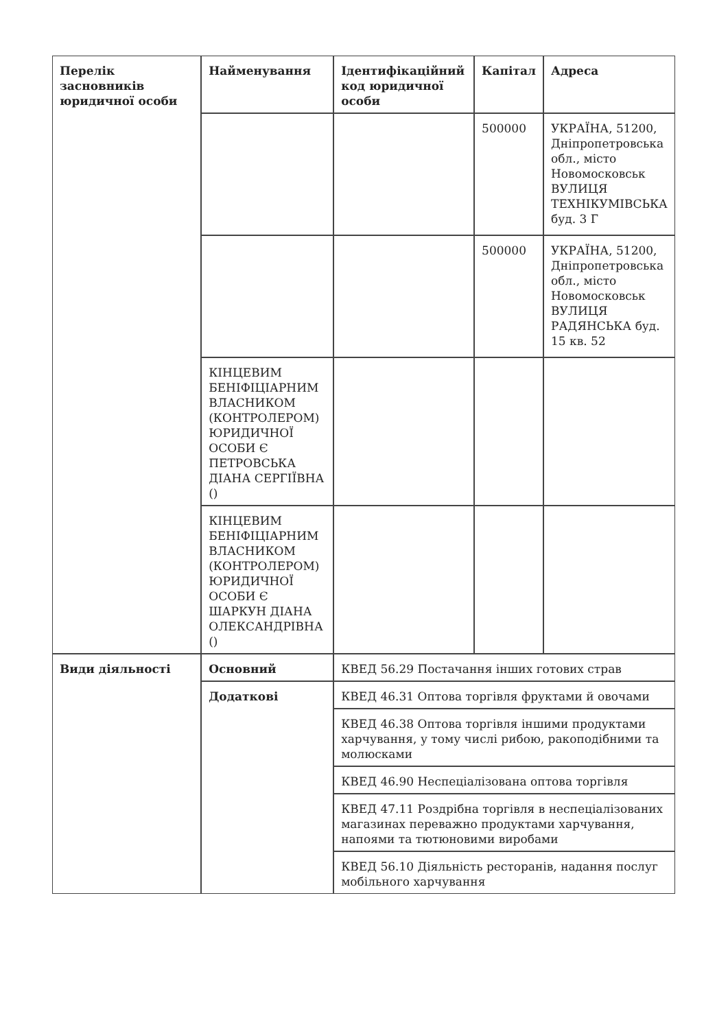| Перелік засновників юридичної особи | Найменування | Ідентифікаційний код юридичної особи | Капітал | Адреса |
| --- | --- | --- | --- | --- |
| | | | 500000 | УКРАЇНА, 51200, Дніпропетровська обл., місто Новомосковськ ВУЛИЦЯ ТЕХНІКУМІВСЬКА буд. 3 Г |
| | | | 500000 | УКРАЇНА, 51200, Дніпропетровська обл., місто Новомосковськ ВУЛИЦЯ РАДЯНСЬКА буд. 15 кв. 52 |
| | КІНЦЕВИМ БЕНІФІЦІАРНИМ ВЛАСНИКОМ (КОНТРОЛЕРОМ) ЮРИДИЧНОЇ ОСОБИ Є ПЕТРОВСЬКА ДІАНА СЕРГІЇВНА () | | | |
| | КІНЦЕВИМ БЕНІФІЦІАРНИМ ВЛАСНИКОМ (КОНТРОЛЕРОМ) ЮРИДИЧНОЇ ОСОБИ Є ШАРКУН ДІАНА ОЛЕКСАНДРІВНА () | | | |
| Види діяльності | Основний | КВЕД 56.29 Постачання інших готових страв | | |
| | Додаткові | КВЕД 46.31 Оптова торгівля фруктами й овочами | | |
| | | КВЕД 46.38 Оптова торгівля іншими продуктами харчування, у тому числі рибою, ракоподібними та молюсками | | |
| | | КВЕД 46.90 Неспеціалізована оптова торгівля | | |
| | | КВЕД 47.11 Роздрібна торгівля в неспеціалізованих магазинах переважно продуктами харчування, напоями та тютюновими виробами | | |
| | | КВЕД 56.10 Діяльність ресторанів, надання послуг мобільного харчування | | |